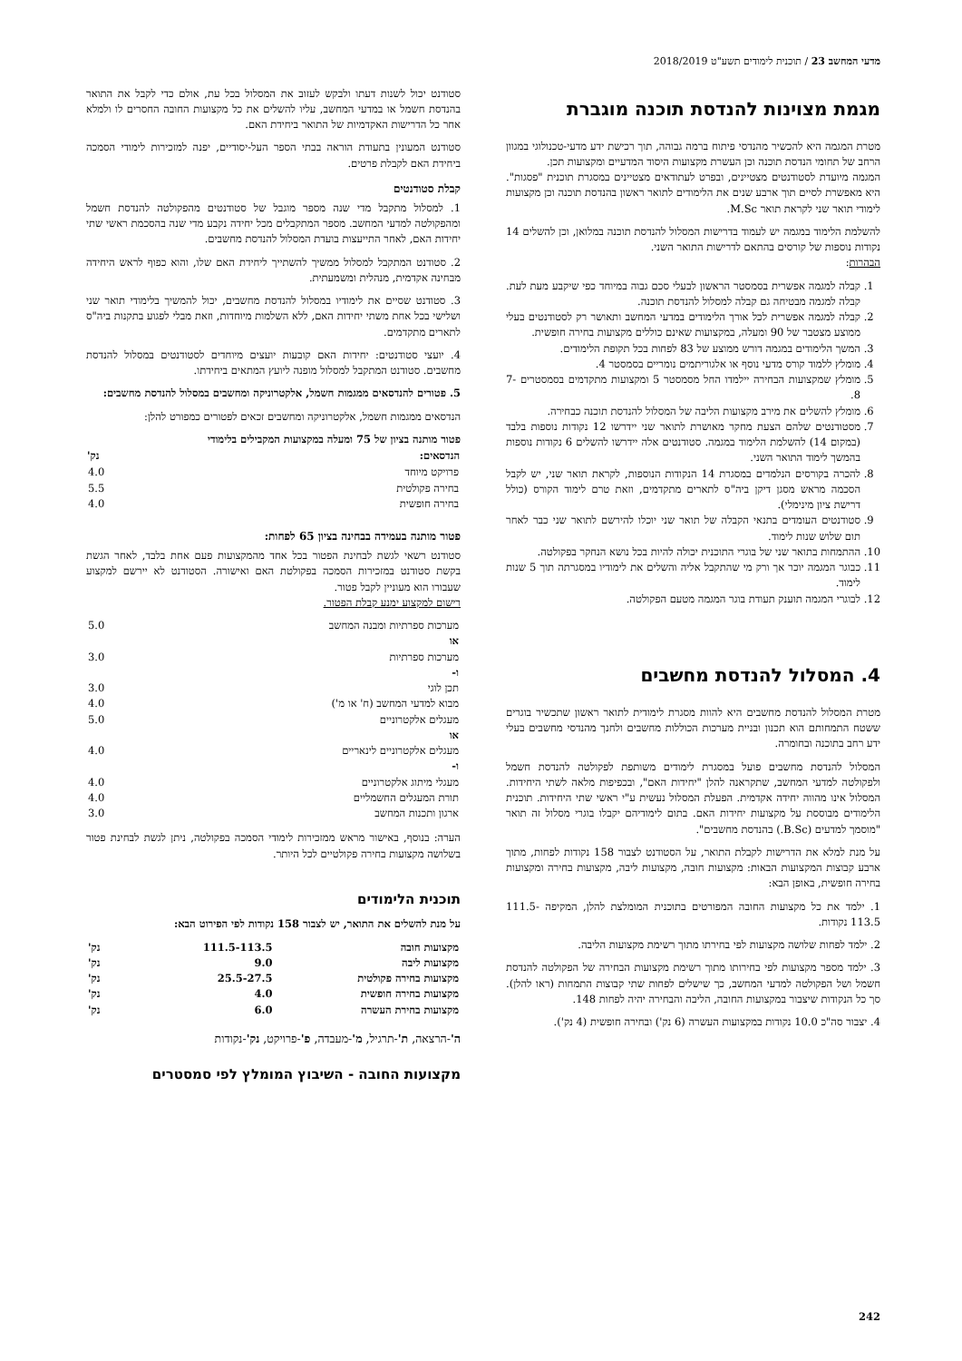מדעי המחשב 23 / תוכנית לימודים תשע"ט 2018/2019
מגמת מצוינות להנדסת תוכנה מוגברת
מטרת המגמה היא להכשיר מהנדסי פיתוח ברמה גבוהה, תוך רכישת ידע מדעי-טכנולוגי במגוון הרחב של תחומי הנדסת תוכנה וכן העשרת מקצועות היסוד המדעיים ומקצועות תכן.
המגמה מיועדת לסטודנטים מצטיינים, ובפרט לעתודאים מצטיינים במסגרת תוכנית "פסגות". היא מאפשרת לסיים תוך ארבע שנים את הלימודים לתואר ראשון בהנדסת תוכנה וכן מקצועות לימודי תואר שני לקראת תואר M.Sc.
להשלמת הלימוד במגמה יש לעמוד בדרישות המסלול להנדסת תוכנה במלואן, וכן להשלים 14 נקודות נוספות של קורסים בהתאם לדרישות התואר השני.
הבהרות:
1. קבלה למגמה אפשרית בסמסטר הראשון לבעלי סכם גבוה במיוחד כפי שיקבע מעת לעת. קבלה למגמה מבטיחה גם קבלה למסלול להנדסת תוכנה.
2. קבלה למגמה אפשרית לכל אורך הלימודים במדעי המחשב ותאושר רק לסטודנטים בעלי ממוצע מצטבר של 90 ומעלה, במקצועות שאינם כוללים מקצועות בחירה חופשית.
3. המשך הלימודים במגמה דורש ממוצע של 83 לפחות בכל תקופת הלימודים.
4. מומלץ ללמוד קורס מדעי נוסף או אלגוריתמים נומריים בסמסטר 4.
5. מומלץ שמקצועות הבחירה יילמדו החל מסמסטר 5 ומקצועות מתקדמים בסמסטרים 7-8.
6. מומלץ להשלים את מירב מקצועות הליבה של המסלול להנדסת תוכנה כבחירה.
7. מסטודנטים שלהם הצעת מחקר מאושרת לתואר שני יידרשו 12 נקודות נוספות בלבד (במקום 14) להשלמת הלימוד במגמה. סטודנטים אלה יידרשו להשלים 6 נקודות נוספות בהמשך לימוד התואר השני.
8. להכרה בקורסים הנלמדים במסגרת 14 הנקודות הנוספות, לקראת תואר שני, יש לקבל הסכמה מראש מסגן דיקן ביה"ס לתארים מתקדמים, וזאת טרם לימוד הקורס (כולל דרישת ציון מינימלי).
9. סטודנטים העומדים בתנאי הקבלה של תואר שני יוכלו להירשם לתואר שני כבר לאחר תום שלוש שנות לימוד.
10. ההתמחות בתואר שני של בוגרי התוכנית יכולה להיות בכל נושא הנחקר בפקולטה.
11. כבוגר המגמה יוכר אך ורק מי שהתקבל אליה והשלים את לימודיו במסגרתה תוך 5 שנות לימוד.
12. לבוגרי המגמה תוענק תעודת בוגר המגמה מטעם הפקולטה.
4. המסלול להנדסת מחשבים
מטרת המסלול להנדסת מחשבים היא להוות מסגרת לימודית לתואר ראשון שתכשיר בוגרים ששטח התמחותם הוא תכנון ובניית מערכות הכוללות מחשבים ולחנך מהנדסי מחשבים בעלי ידע רחב בתוכנה ובחומרה.
המסלול להנדסת מחשבים פועל במסגרת לימודים משותפת לפקולטה להנדסת חשמל ולפקולטה למדעי המחשב, שתקראנה להלן "יחידות האם", ובכפיפות מלאה לשתי היחידות. המסלול אינו מהווה יחידה אקדמית. הפעלת המסלול נעשית ע"י ראשי שתי היחידות. תוכנית הלימודים מבוססת על מקצועות יחידות האם. בתום לימודיהם יקבלו בוגרי מסלול זה תואר "מוסמך למדעים (B.Sc.) בהנדסת מחשבים".
על מנת למלא את הדרישות לקבלת התואר, על הסטודנט לצבור 158 נקודות לפחות, מתוך ארבע קבוצות המקצועות הבאות: מקצועות חובה, מקצועות ליבה, מקצועות בחירה ומקצועות בחירה חופשית, באופן הבא:
1. ילמד את כל מקצועות החובה המפורטים בתוכנית המומלצת להלן, המקיפה 111.5-113.5 נקודות.
2. ילמד לפחות שלושה מקצועות לפי בחירתו מתוך רשימת מקצועות הליבה.
3. ילמד מספר מקצועות לפי בחירותו מתוך רשימת מקצועות הבחירה של הפקולטה להנדסת חשמל ושל הפקולטה למדעי המחשב, כך שישלים לפחות שתי קבוצות התמחות (ראו להלן). סך כל הנקודות שיצבור במקצועות החובה, הליבה והבחירה יהיה לפחות 148.
4. יצבור סה"כ 10.0 נקודות במקצועות העשרה (6 נק') ובחירה חופשית (4 נק').
סטודנט יכול לשנות דעתו ולבקש לעזוב את המסלול בכל עת, אולם כדי לקבל את התואר בהנדסת חשמל או במדעי המחשב, עליו להשלים את כל מקצועות החובה החסרים לו ולמלא אחר כל הדרישות האקדמיות של התואר ביחידת האם.
סטודנט המעונין בתעודת הוראה בבתי הספר העל-יסודיים, יפנה למזכירות לימודי הסמכה ביחידת האם לקבלת פרטים.
קבלת סטודנטים
1. למסלול מתקבל מדי שנה מספר מוגבל של סטודנטים מהפקולטה להנדסת חשמל ומהפקולטה למדעי המחשב. מספר המתקבלים מכל יחידה נקבע מדי שנה בהסכמת ראשי שתי יחידות האם, לאחר התייעצות בועדת המסלול להנדסת מחשבים.
2. סטודנט המתקבל למסלול ממשיך להשתייך ליחידת האם שלו, והוא כפוף לראש היחידה מבחינה אקדמית, מנהלית ומשמעתית.
3. סטודנט שסיים את לימודיו במסלול להנדסת מחשבים, יכול להמשיך בלימודי תואר שני ושלישי בכל אחת משתי יחידות האם, ללא השלמות מיוחדות, וזאת מבלי לפגוע בתקנות ביה"ס לתארים מתקדמים.
4. יועצי סטודנטים: יחידות האם קובעות יועצים מיוחדים לסטודנטים במסלול להנדסת מחשבים. סטודנט המתקבל למסלול מופנה ליועץ המתאים ביחידתו.
5. פטורים להנדסאים ממגמות חשמל, אלקטרוניקה ומחשבים במסלול להנדסת מחשבים:
הנדסאים ממגמות חשמל, אלקטרוניקה ומחשבים זכאים לפטורים כמפורט להלן:
פטור מותנה בציון של 75 ומעלה במקצועות המקבילים בלימודי
| הנדסאים: | נק' |
| --- | --- |
| פרויקט מיוחד | 4.0 |
| בחירה פקולטית | 5.5 |
| בחירה חופשית | 4.0 |
פטור מותנה בעמידה בבחינה בציון 65 לפחות:
סטודנט רשאי לגשת לבחינת הפטור בכל אחד מהמקצועות פעם אחת בלבד, לאחר הגשת בקשת סטודנט במזכירות הסמכה בפקולטת האם ואישורה. הסטודנט לא יירשם למקצוע שעבורו הוא מעוניין לקבל פטור.
רישום למקצוע ימנע קבלת הפטור.
| מערכות ספרתיות ומבנה המחשב | 5.0 |
| או | |
| מערכות ספרתיות | 3.0 |
| ו- | |
| תכן לוגי | 3.0 |
| מבוא למדעי המחשב (ח' או מ') | 4.0 |
| מעגלים אלקטרוניים | 5.0 |
| או | |
| מעגלים אלקטרוניים לינאריים | 4.0 |
| ו- | |
| מעגלי מיתוג אלקטרוניים | 4.0 |
| תורת המעגלים החשמליים | 4.0 |
| ארגון ותכנות המחשב | 3.0 |
הערה: בנוסף, באישור מראש ממזכירות לימודי הסמכה בפקולטה, ניתן לגשת לבחינת פטור בשלושה מקצועות בחירה פקולטיים לכל היותר.
תוכנית הלימודים
על מנת להשלים את התואר, יש לצבור 158 נקודות לפי הפירוט הבא:
| מקצועות חובה | 111.5-113.5 | נק' |
| מקצועות ליבה | 9.0 | נק' |
| מקצועות בחירה פקולטית | 25.5-27.5 | נק' |
| מקצועות בחירה חופשית | 4.0 | נק' |
| מקצועות בחירת העשרה | 6.0 | נק' |
ה'-הרצאה, ת'-תרגיל, מ'-מעבדה, פ'-פרויקט, נק'-נקודות
מקצועות החובה - השיבוץ המומלץ לפי סמסטרים
242